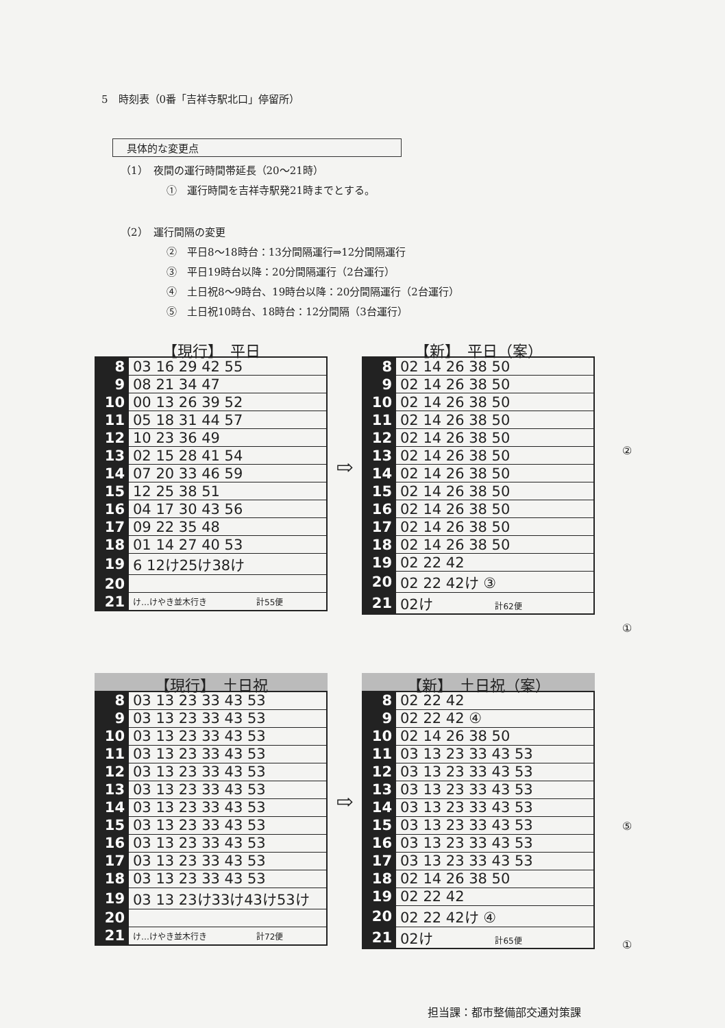5　時刻表（0番「吉祥寺駅北口」停留所）
具体的な変更点
（1）　夜間の運行時間帯延長（20〜21時）
①　運行時間を吉祥寺駅発21時までとする。
（2）　運行間隔の変更
②　平日8〜18時台：13分間隔運行⇒12分間隔運行
③　平日19時台以降：20分間隔運行（2台運行）
④　土日祝8〜9時台、19時台以降：20分間隔運行（2台運行）
⑤　土日祝10時台、18時台：12分間隔（3台運行）
【現行】　平日
| 8 | 03 16 29 42 55 |
| 9 | 08 21 34 47 |
| 10 | 00 13 26 39 52 |
| 11 | 05 18 31 44 57 |
| 12 | 10 23 36 49 |
| 13 | 02 15 28 41 54 |
| 14 | 07 20 33 46 59 |
| 15 | 12 25 38 51 |
| 16 | 04 17 30 43 56 |
| 17 | 09 22 35 48 |
| 18 | 01 14 27 40 53 |
| 19 | 6 12け25け38け |
| 20 | |
| 21 | け…けやき並木行き 計55便 |
⇨
【新】　平日（案）
| 8 | 02 14 26 38 50 |
| 9 | 02 14 26 38 50 |
| 10 | 02 14 26 38 50 |
| 11 | 02 14 26 38 50 |
| 12 | 02 14 26 38 50 |
| 13 | 02 14 26 38 50 |
| 14 | 02 14 26 38 50 |
| 15 | 02 14 26 38 50 |
| 16 | 02 14 26 38 50 |
| 17 | 02 14 26 38 50 |
| 18 | 02 14 26 38 50 |
| 19 | 02 22 42 |
| 20 | 02 22 42け ③ |
| 21 | 02け 計62便 |
②
①
【現行】　土日祝
| 8 | 03 13 23 33 43 53 |
| 9 | 03 13 23 33 43 53 |
| 10 | 03 13 23 33 43 53 |
| 11 | 03 13 23 33 43 53 |
| 12 | 03 13 23 33 43 53 |
| 13 | 03 13 23 33 43 53 |
| 14 | 03 13 23 33 43 53 |
| 15 | 03 13 23 33 43 53 |
| 16 | 03 13 23 33 43 53 |
| 17 | 03 13 23 33 43 53 |
| 18 | 03 13 23 33 43 53 |
| 19 | 03 13 23け33け43け53け |
| 20 | |
| 21 | け…けやき並木行き 計72便 |
⇨
【新】　土日祝（案）
| 8 | 02 22 42 |
| 9 | 02 22 42 ④ |
| 10 | 02 14 26 38 50 |
| 11 | 03 13 23 33 43 53 |
| 12 | 03 13 23 33 43 53 |
| 13 | 03 13 23 33 43 53 |
| 14 | 03 13 23 33 43 53 |
| 15 | 03 13 23 33 43 53 |
| 16 | 03 13 23 33 43 53 |
| 17 | 03 13 23 33 43 53 |
| 18 | 02 14 26 38 50 |
| 19 | 02 22 42 |
| 20 | 02 22 42け ④ |
| 21 | 02け 計65便 |
⑤
①
担当課：都市整備部交通対策課